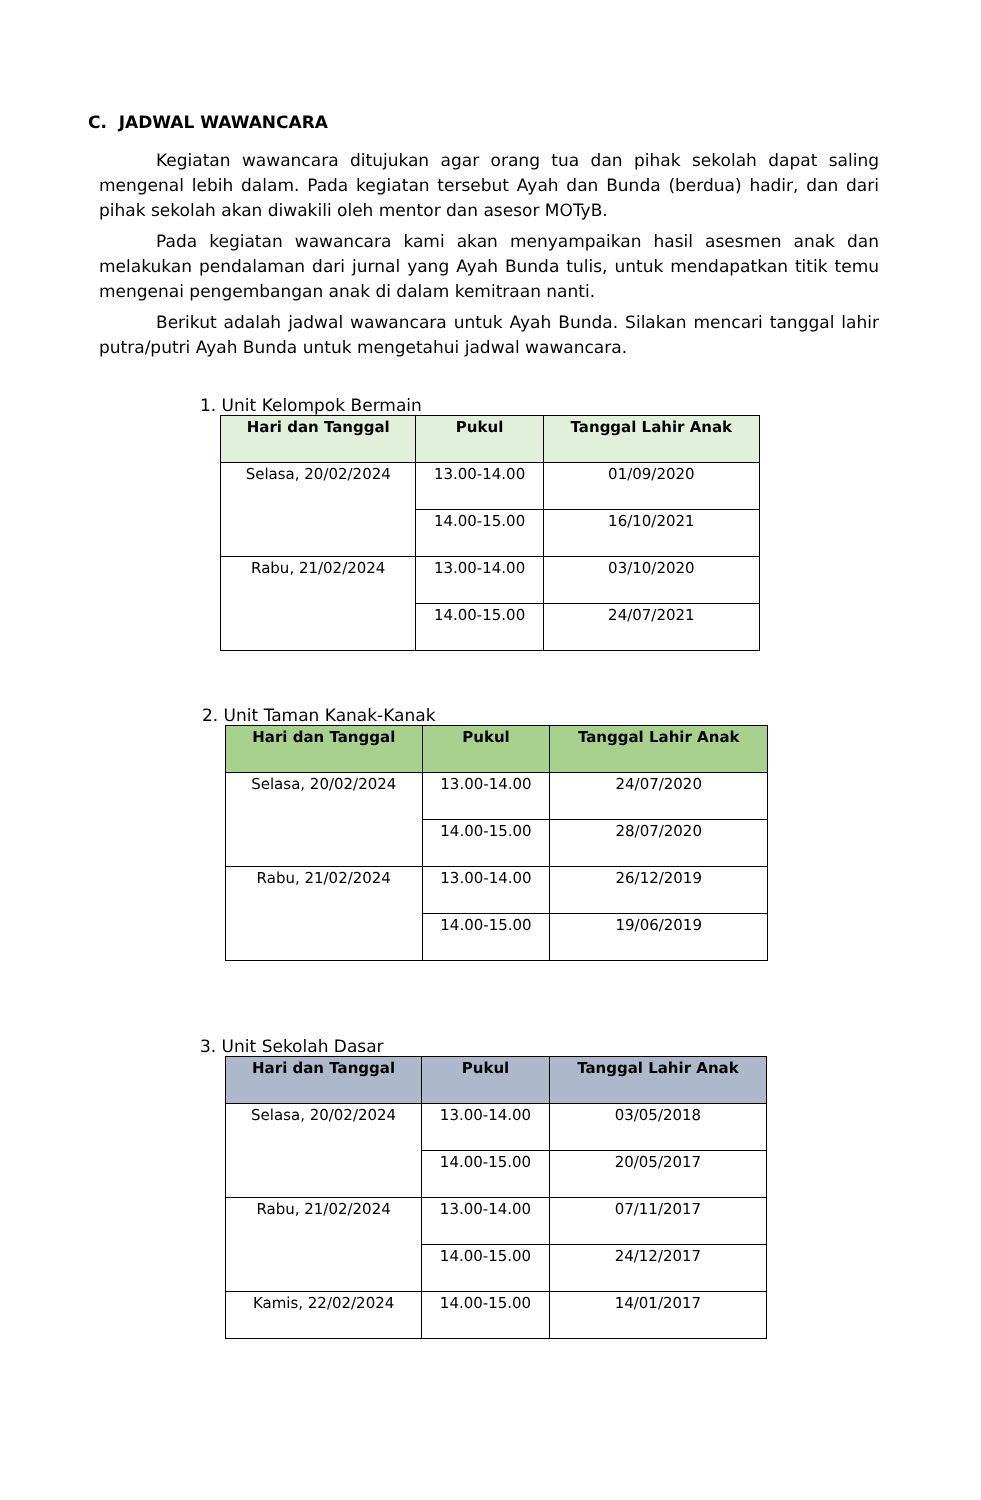C. JADWAL WAWANCARA
Kegiatan wawancara ditujukan agar orang tua dan pihak sekolah dapat saling mengenal lebih dalam. Pada kegiatan tersebut Ayah dan Bunda (berdua) hadir, dan dari pihak sekolah akan diwakili oleh mentor dan asesor MOTyB.
Pada kegiatan wawancara kami akan menyampaikan hasil asesmen anak dan melakukan pendalaman dari jurnal yang Ayah Bunda tulis, untuk mendapatkan titik temu mengenai pengembangan anak di dalam kemitraan nanti.
Berikut adalah jadwal wawancara untuk Ayah Bunda. Silakan mencari tanggal lahir putra/putri Ayah Bunda untuk mengetahui jadwal wawancara.
1. Unit Kelompok Bermain
| Hari dan Tanggal | Pukul | Tanggal Lahir Anak |
| --- | --- | --- |
| Selasa, 20/02/2024 | 13.00-14.00 | 01/09/2020 |
| | 14.00-15.00 | 16/10/2021 |
| Rabu, 21/02/2024 | 13.00-14.00 | 03/10/2020 |
| | 14.00-15.00 | 24/07/2021 |
2. Unit Taman Kanak-Kanak
| Hari dan Tanggal | Pukul | Tanggal Lahir Anak |
| --- | --- | --- |
| Selasa, 20/02/2024 | 13.00-14.00 | 24/07/2020 |
| | 14.00-15.00 | 28/07/2020 |
| Rabu, 21/02/2024 | 13.00-14.00 | 26/12/2019 |
| | 14.00-15.00 | 19/06/2019 |
3. Unit Sekolah Dasar
| Hari dan Tanggal | Pukul | Tanggal Lahir Anak |
| --- | --- | --- |
| Selasa, 20/02/2024 | 13.00-14.00 | 03/05/2018 |
| | 14.00-15.00 | 20/05/2017 |
| Rabu, 21/02/2024 | 13.00-14.00 | 07/11/2017 |
| | 14.00-15.00 | 24/12/2017 |
| Kamis, 22/02/2024 | 14.00-15.00 | 14/01/2017 |